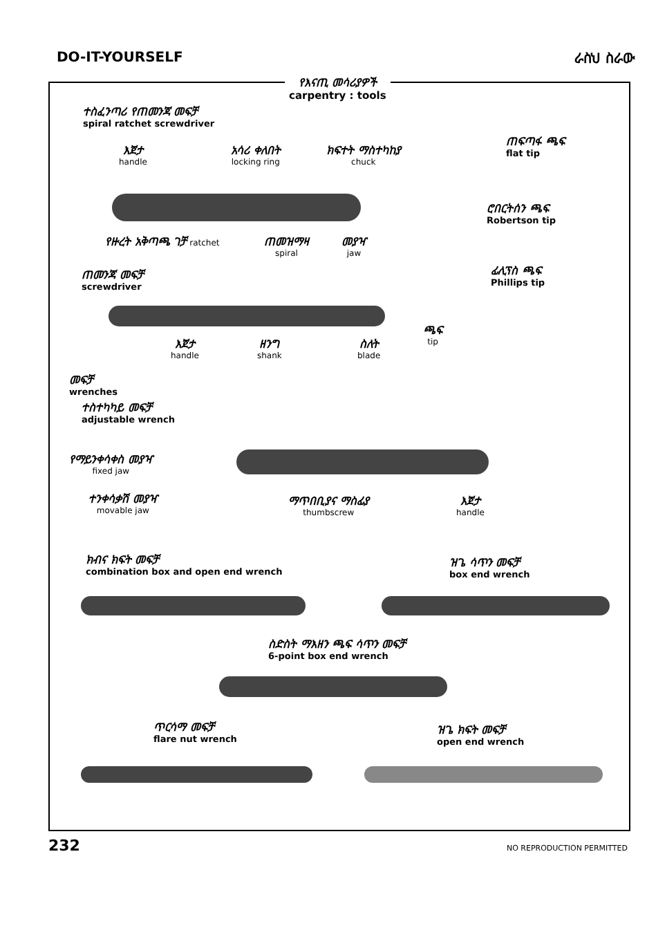DO-IT-YOURSELF ራስህ ስራው
የእናጢ መሳሪያዎች
carpentry : tools
ተስፈንጣሪ የጠመንጃ መፍቻ
spiral ratchet screwdriver
እጀታ
handle
አሳሪ ቀለበት
locking ring
ክፍተት ማስተካከያ
chuck
የዙረት አቅጣጫ ገቻ ratchet
ጠመዝማዛ
spiral
መያዣ
jaw
ጠፍጣፋ ጫፍ
flat tip
ሮበርትሰን ጫፍ
Robertson tip
ፊሊፕስ ጫፍ
Phillips tip
ጠመንጃ መፍቻ
screwdriver
እጀታ
handle
ዘንግ
shank
ስለት
blade
ጫፍ
tip
መፍቻ
wrenches
ተስተካካይ መፍቻ
adjustable wrench
የማይንቀሳቀስ መያዣ
fixed jaw
ተንቀሳቃሽ መያዣ
movable jaw
ማጥበቢያና ማስፊያ
thumbscrew
እጀታ
handle
ክብና ክፍት መፍቻ
combination box and open end wrench
ዝጌ ሳጥን መፍቻ
box end wrench
ስድስት ማእዘን ጫፍ ሳጥን መፍቻ
6-point box end wrench
ጥርሳማ መፍቻ
flare nut wrench
ዝጌ ክፍት መፍቻ
open end wrench
232 NO REPRODUCTION PERMITTED